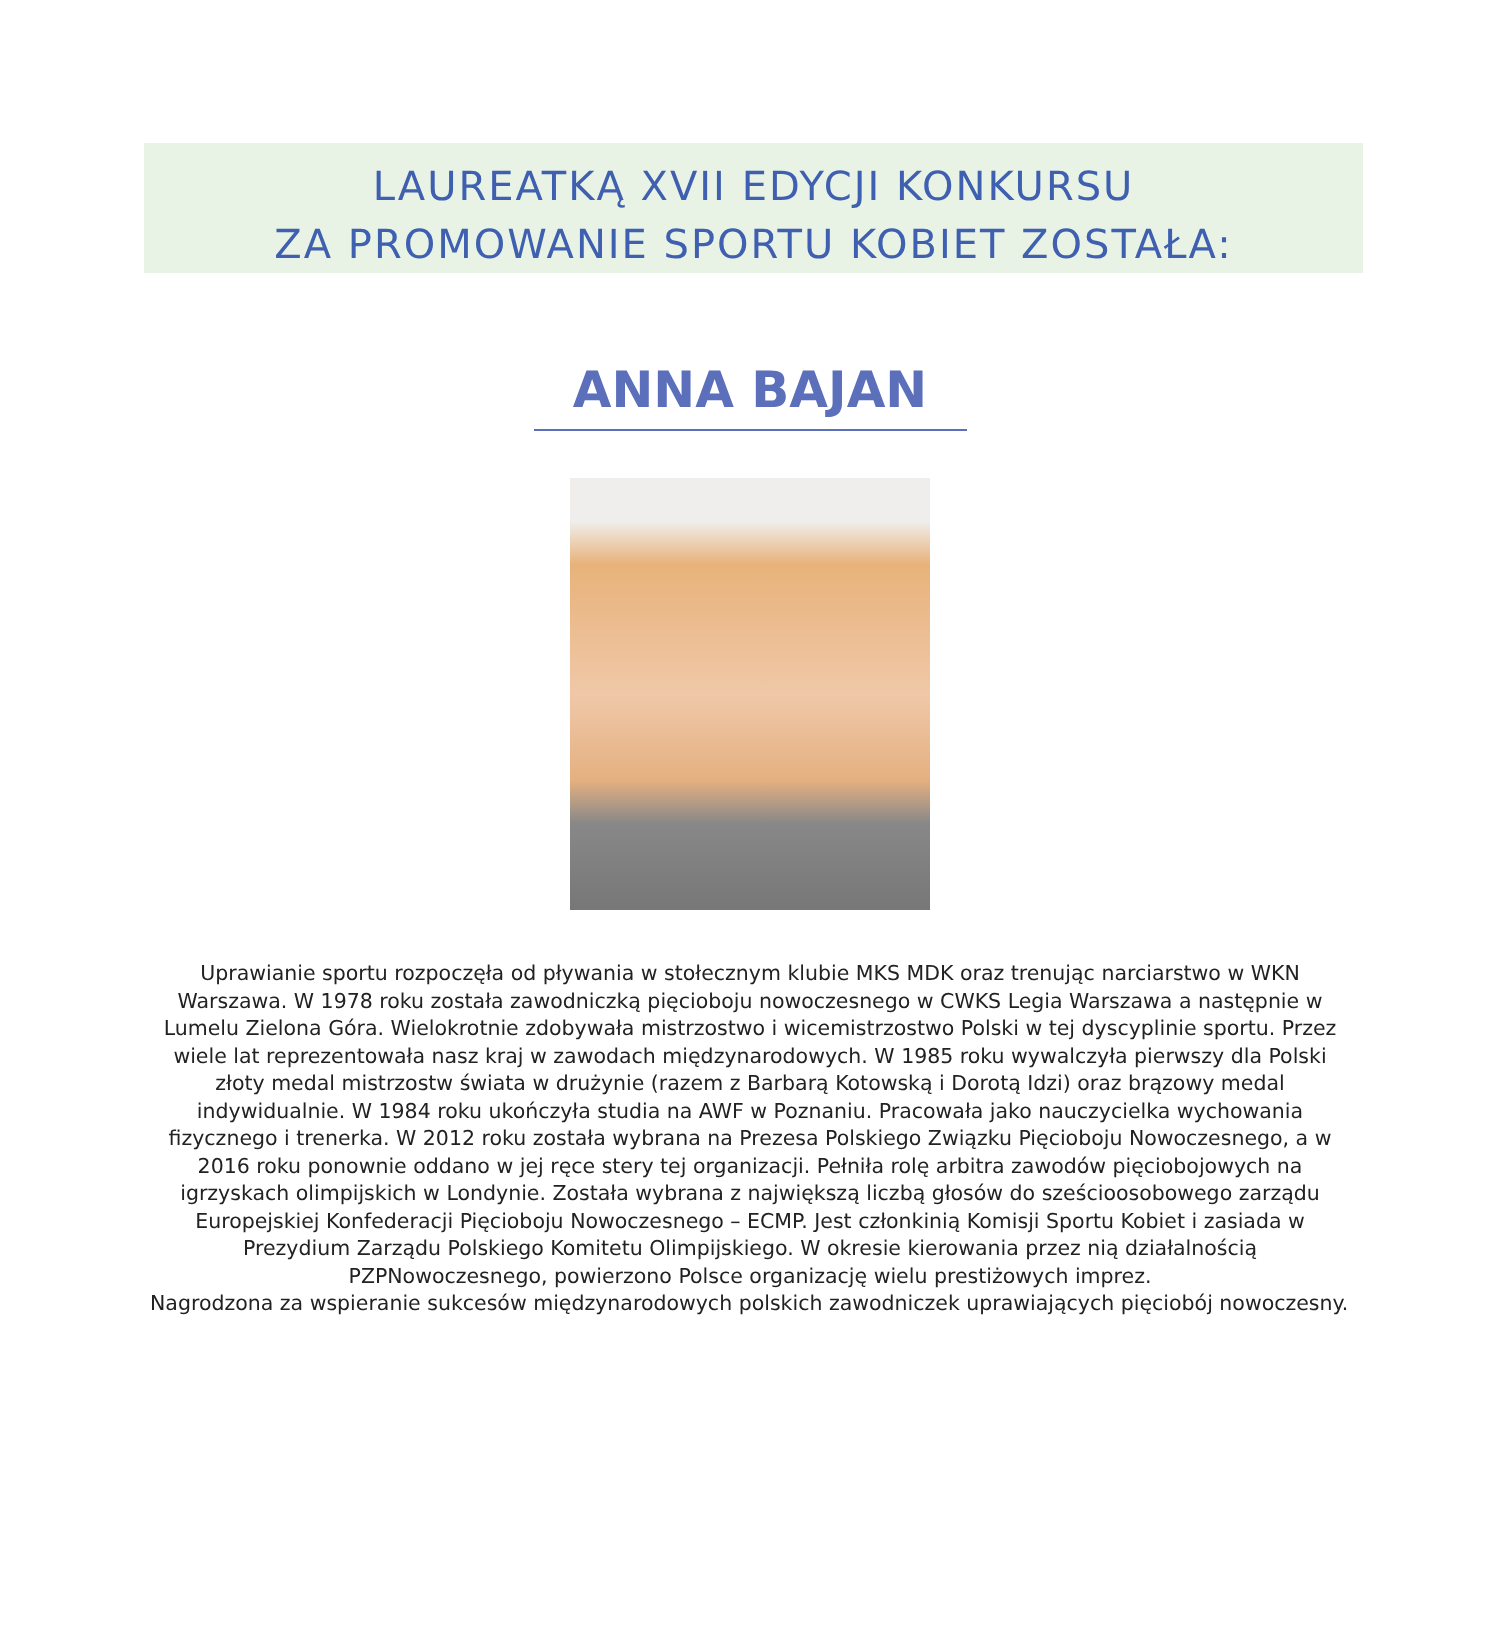LAUREATKĄ XVII EDYCJI KONKURSU
ZA PROMOWANIE SPORTU KOBIET ZOSTAŁA:
ANNA BAJAN
Uprawianie sportu rozpoczęła od pływania w stołecznym klubie MKS MDK oraz trenując narciarstwo w WKN Warszawa. W 1978 roku została zawodniczką pięcioboju nowoczesnego w CWKS Legia Warszawa a następnie w Lumelu Zielona Góra. Wielokrotnie zdobywała mistrzostwo i wicemistrzostwo Polski w tej dyscyplinie sportu. Przez wiele lat reprezentowała nasz kraj w zawodach międzynarodowych. W 1985 roku wywalczyła pierwszy dla Polski złoty medal mistrzostw świata w drużynie (razem z Barbarą Kotowską i Dorotą Idzi) oraz brązowy medal indywidualnie. W 1984 roku ukończyła studia na AWF w Poznaniu. Pracowała jako nauczycielka wychowania fizycznego i trenerka. W 2012 roku została wybrana na Prezesa Polskiego Związku Pięcioboju Nowoczesnego, a w 2016 roku ponownie oddano w jej ręce stery tej organizacji. Pełniła rolę arbitra zawodów pięciobojowych na igrzyskach olimpijskich w Londynie. Została wybrana z największą liczbą głosów do sześcioosobowego zarządu Europejskiej Konfederacji Pięcioboju Nowoczesnego – ECMP. Jest członkinią Komisji Sportu Kobiet i zasiada w Prezydium Zarządu Polskiego Komitetu Olimpijskiego. W okresie kierowania przez nią działalnością PZPNowoczesnego, powierzono Polsce organizację wielu prestiżowych imprez.
Nagrodzona za wspieranie sukcesów międzynarodowych polskich zawodniczek uprawiających pięciobój nowoczesny.